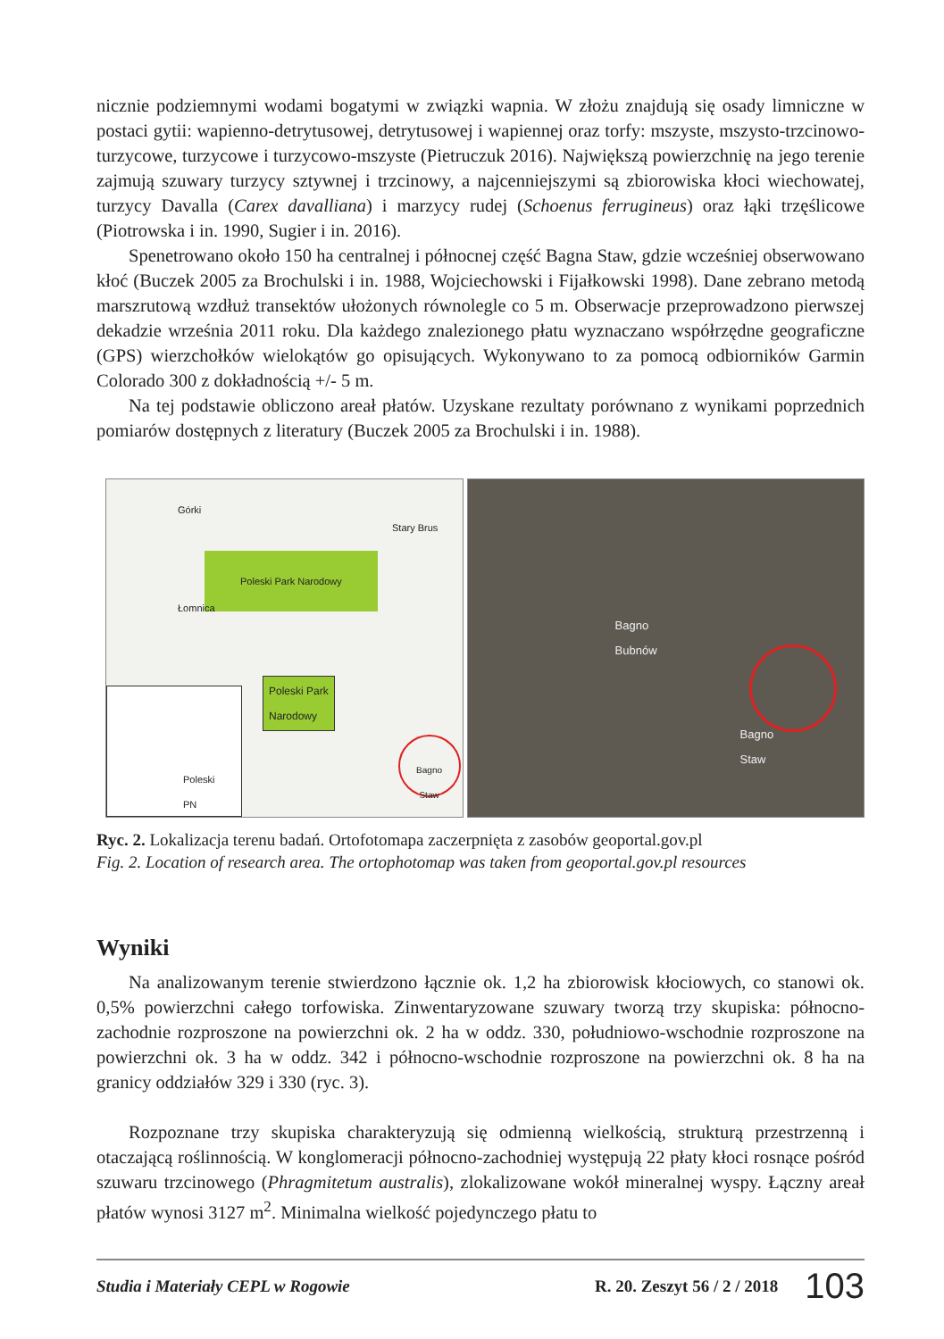nicznie podziemnymi wodami bogatymi w związki wapnia. W złożu znajdują się osady limniczne w postaci gytii: wapienno-detrytusowej, detrytusowej i wapiennej oraz torfy: mszyste, mszysto-trzcinowo-turzycowe, turzycowe i turzycowo-mszyste (Pietruczuk 2016). Największą powierzchnię na jego terenie zajmują szuwary turzycy sztywnej i trzcinowy, a najcenniejszymi są zbiorowiska kłoci wiechowatej, turzycy Davalla (Carex davalliana) i marzycy rudej (Schoenus ferrugineus) oraz łąki trzęślicowe (Piotrowska i in. 1990, Sugier i in. 2016).
Spenetrowano około 150 ha centralnej i północnej część Bagna Staw, gdzie wcześniej obserwowano kłoć (Buczek 2005 za Brochulski i in. 1988, Wojciechowski i Fijałkowski 1998). Dane zebrano metodą marszrutową wzdłuż transektów ułożonych równolegle co 5 m. Obserwacje przeprowadzono pierwszej dekadzie września 2011 roku. Dla każdego znalezionego płatu wyznaczano współrzędne geograficzne (GPS) wierzchołków wielokątów go opisujących. Wykonywano to za pomocą odbiorników Garmin Colorado 300 z dokładnością +/- 5 m.
Na tej podstawie obliczono areał płatów. Uzyskane rezultaty porównano z wynikami poprzednich pomiarów dostępnych z literatury (Buczek 2005 za Brochulski i in. 1988).
Górki
Stary Brus
Poleski Park Narodowy
Łomnica
Poleski Park
Narodowy
Poleski
PN
Bagno
Staw
Bagno
Bubnów
Bagno
Staw
Ryc. 2. Lokalizacja terenu badań. Ortofotomapa zaczerpnięta z zasobów geoportal.gov.pl
Fig. 2. Location of research area. The ortophotomap was taken from geoportal.gov.pl resources
Wyniki
Na analizowanym terenie stwierdzono łącznie ok. 1,2 ha zbiorowisk kłociowych, co stanowi ok. 0,5% powierzchni całego torfowiska. Zinwentaryzowane szuwary tworzą trzy skupiska: północno-zachodnie rozproszone na powierzchni ok. 2 ha w oddz. 330, południowo-wschodnie rozproszone na powierzchni ok. 3 ha w oddz. 342 i północno-wschodnie rozproszone na powierzchni ok. 8 ha na granicy oddziałów 329 i 330 (ryc. 3).
Rozpoznane trzy skupiska charakteryzują się odmienną wielkością, strukturą przestrzenną i otaczającą roślinnością. W konglomeracji północno-zachodniej występują 22 płaty kłoci rosnące pośród szuwaru trzcinowego (Phragmitetum australis), zlokalizowane wokół mineralnej wyspy. Łączny areał płatów wynosi 3127 m<sup>2</sup>. Minimalna wielkość pojedynczego płatu to
Studia i Materiały CEPL w Rogowie R. 20. Zeszyt 56 / 2 / 2018 103